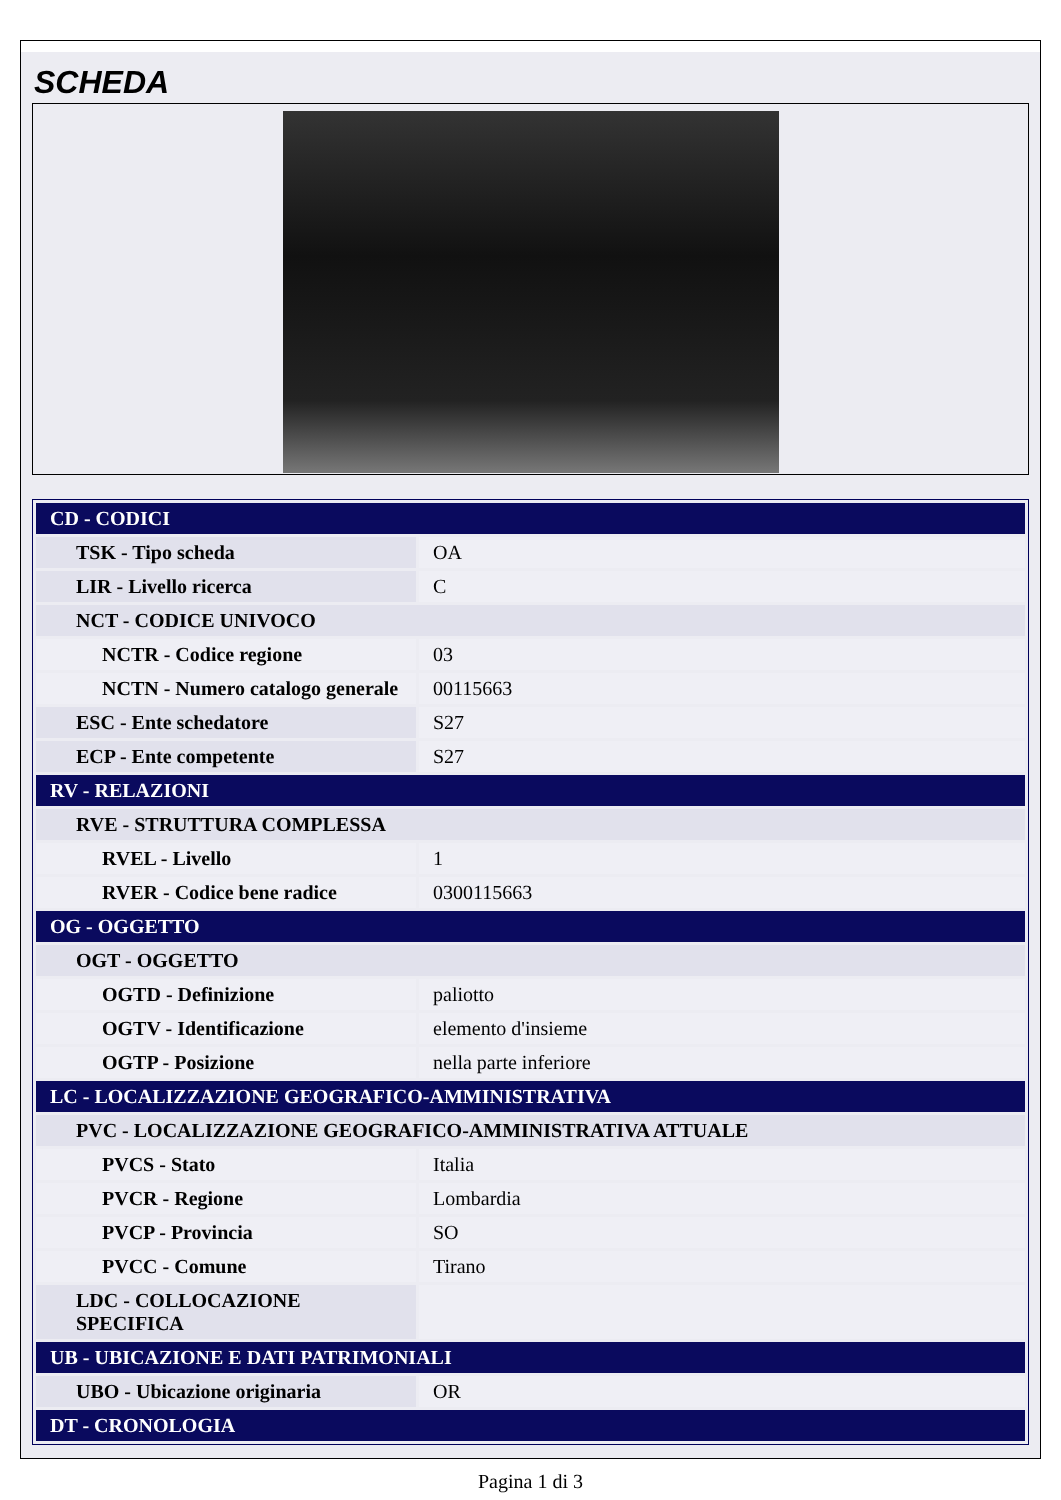SCHEDA
| CD - CODICI | |
| TSK - Tipo scheda | OA |
| LIR - Livello ricerca | C |
| NCT - CODICE UNIVOCO | |
| NCTR - Codice regione | 03 |
| NCTN - Numero catalogo generale | 00115663 |
| ESC - Ente schedatore | S27 |
| ECP - Ente competente | S27 |
| RV - RELAZIONI | |
| RVE - STRUTTURA COMPLESSA | |
| RVEL - Livello | 1 |
| RVER - Codice bene radice | 0300115663 |
| OG - OGGETTO | |
| OGT - OGGETTO | |
| OGTD - Definizione | paliotto |
| OGTV - Identificazione | elemento d'insieme |
| OGTP - Posizione | nella parte inferiore |
| LC - LOCALIZZAZIONE GEOGRAFICO-AMMINISTRATIVA | |
| PVC - LOCALIZZAZIONE GEOGRAFICO-AMMINISTRATIVA ATTUALE | |
| PVCS - Stato | Italia |
| PVCR - Regione | Lombardia |
| PVCP - Provincia | SO |
| PVCC - Comune | Tirano |
| LDC - COLLOCAZIONE SPECIFICA | |
| UB - UBICAZIONE E DATI PATRIMONIALI | |
| UBO - Ubicazione originaria | OR |
| DT - CRONOLOGIA | |
Pagina 1 di 3